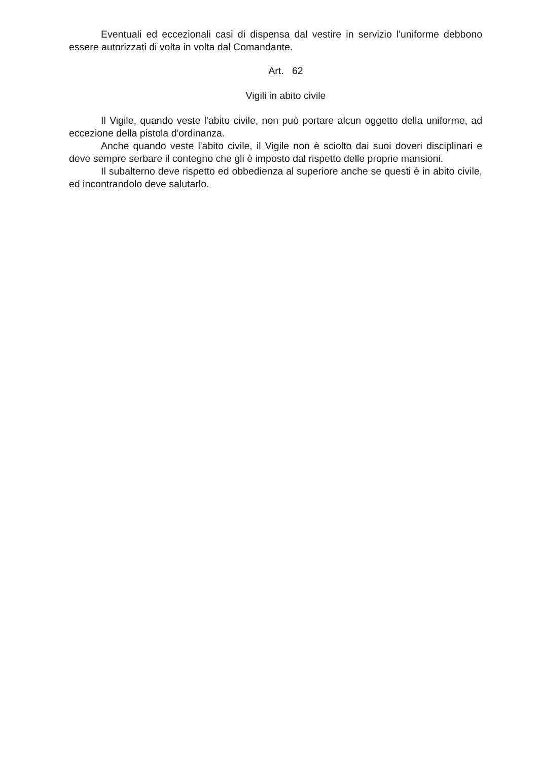Eventuali ed eccezionali casi di dispensa dal vestire in servizio l'uniforme debbono essere autorizzati di volta in volta dal Comandante.
Art. 62
Vigili in abito civile
Il Vigile, quando veste l'abito civile, non può portare alcun oggetto della uniforme, ad eccezione della pistola d'ordinanza.
Anche quando veste l'abito civile, il Vigile non è sciolto dai suoi doveri disciplinari e deve sempre serbare il contegno che gli è imposto dal rispetto delle proprie mansioni.
Il subalterno deve rispetto ed obbedienza al superiore anche se questi è in abito civile, ed incontrandolo deve salutarlo.